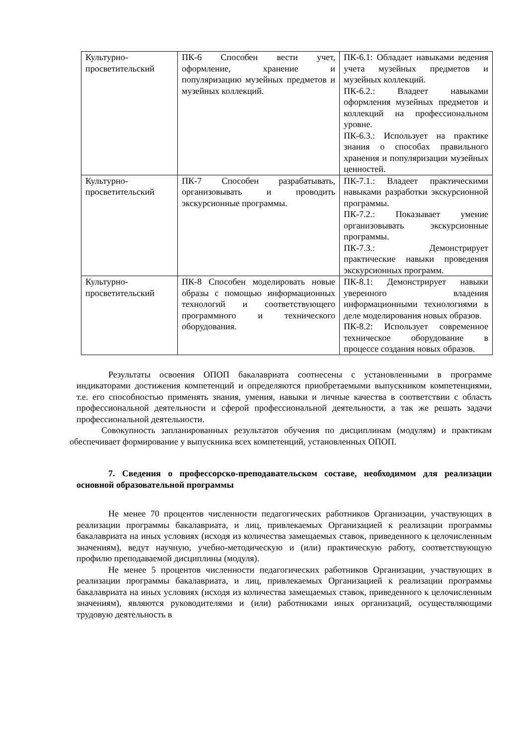| Культурно-просветительский | ПК-6 Способен вести учет, оформление, хранение и популяризацию музейных предметов и музейных коллекций. | ПК-6.1: Обладает навыками ведения учета музейных предметов и музейных коллекций. ПК-6.2.: Владеет навыками оформления музейных предметов и коллекций на профессиональном уровне. ПК-6.3.: Использует на практике знания о способах правильного хранения и популяризации музейных ценностей. |
| Культурно-просветительский | ПК-7 Способен разрабатывать, организовывать и проводить экскурсионные программы. | ПК-7.1.: Владеет практическими навыками разработки экскурсионной программы. ПК-7.2.: Показывает умение организовывать экскурсионные программы. ПК-7.3.: Демонстрирует практические навыки проведения экскурсионных программ. |
| Культурно-просветительский | ПК-8 Способен моделировать новые образы с помощью информационных технологий и соответствующего программного и технического оборудования. | ПК-8.1: Демонстрирует навыки уверенного владения информационными технологиями в деле моделирования новых образов. ПК-8.2: Использует современное техническое оборудование в процессе создания новых образов. |
Результаты освоения ОПОП бакалавриата соотнесены с установленными в программе индикаторами достижения компетенций и определяются приобретаемыми выпускником компетенциями, т.е. его способностью применять знания, умения, навыки и личные качества в соответствии с область профессиональной деятельности и сферой профессиональной деятельности, а так же решать задачи профессиональной деятельности.
Совокупность запланированных результатов обучения по дисциплинам (модулям) и практикам обеспечивает формирование у выпускника всех компетенций, установленных ОПОП.
7. Сведения о профессорско-преподавательском составе, необходимом для реализации основной образовательной программы
Не менее 70 процентов численности педагогических работников Организации, участвующих в реализации программы бакалавриата, и лиц, привлекаемых Организацией к реализации программы бакалавриата на иных условиях (исходя из количества замещаемых ставок, приведенного к целочисленным значениям), ведут научную, учебно-методическую и (или) практическую работу, соответствующую профилю преподаваемой дисциплины (модуля).
Не менее 5 процентов численности педагогических работников Организации, участвующих в реализации программы бакалавриата, и лиц, привлекаемых Организацией к реализации программы бакалавриата на иных условиях (исходя из количества замещаемых ставок, приведенного к целочисленным значениям), являются руководителями и (или) работниками иных организаций, осуществляющими трудовую деятельность в